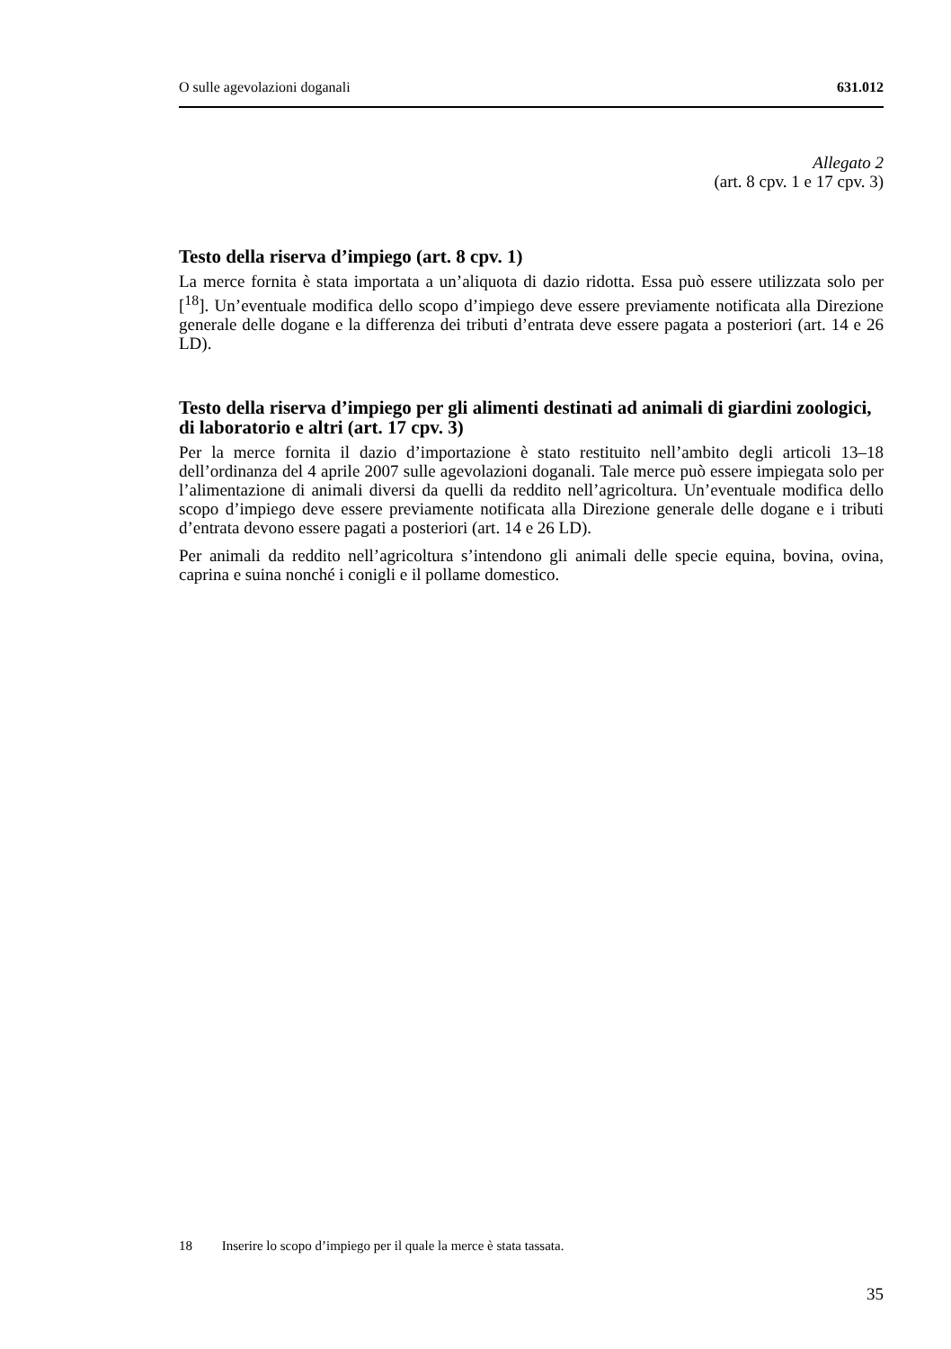O sulle agevolazioni doganali 631.012
Allegato 2
(art. 8 cpv. 1 e 17 cpv. 3)
Testo della riserva d’impiego (art. 8 cpv. 1)
La merce fornita è stata importata a un’aliquota di dazio ridotta. Essa può essere utilizzata solo per [<sup>18</sup>]. Un’eventuale modifica dello scopo d’impiego deve essere previamente notificata alla Direzione generale delle dogane e la differenza dei tributi d’entrata deve essere pagata a posteriori (art. 14 e 26 LD).
Testo della riserva d’impiego per gli alimenti destinati ad animali di giardini zoologici, di laboratorio e altri (art. 17 cpv. 3)
Per la merce fornita il dazio d’importazione è stato restituito nell’ambito degli articoli 13–18 dell’ordinanza del 4 aprile 2007 sulle agevolazioni doganali. Tale merce può essere impiegata solo per l’alimentazione di animali diversi da quelli da reddito nell’agricoltura. Un’eventuale modifica dello scopo d’impiego deve essere previamente notificata alla Direzione generale delle dogane e i tributi d’entrata devono essere pagati a posteriori (art. 14 e 26 LD).
Per animali da reddito nell’agricoltura s’intendono gli animali delle specie equina, bovina, ovina, caprina e suina nonché i conigli e il pollame domestico.
18 Inserire lo scopo d’impiego per il quale la merce è stata tassata.
35